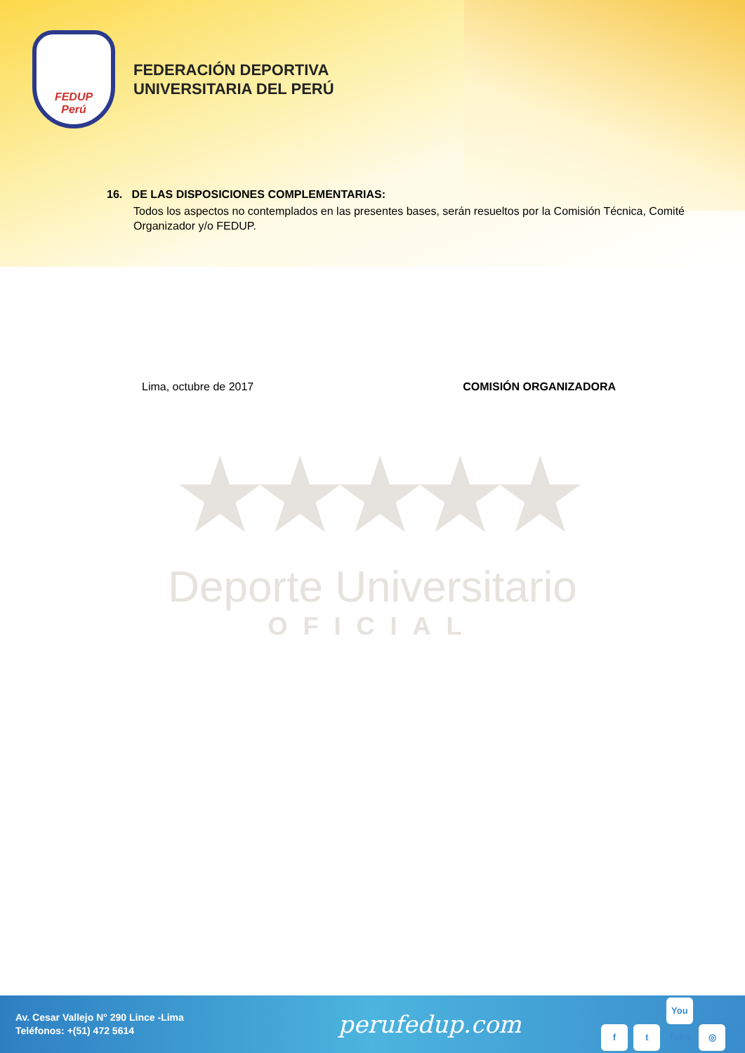FEDUP
Perú
FEDERACIÓN DEPORTIVA
UNIVERSITARIA DEL PERÚ
16. DE LAS DISPOSICIONES COMPLEMENTARIAS:
Todos los aspectos no contemplados en las presentes bases, serán resueltos por la Comisión Técnica, Comité Organizador y/o FEDUP.
Lima, octubre de 2017 COMISIÓN ORGANIZADORA
★★★★★
Deporte Universitario
OFICIAL
Av. Cesar Vallejo N° 290 Lince -Lima
Teléfonos: +(51) 472 5614
perufedup.com
f t You Tube ◎